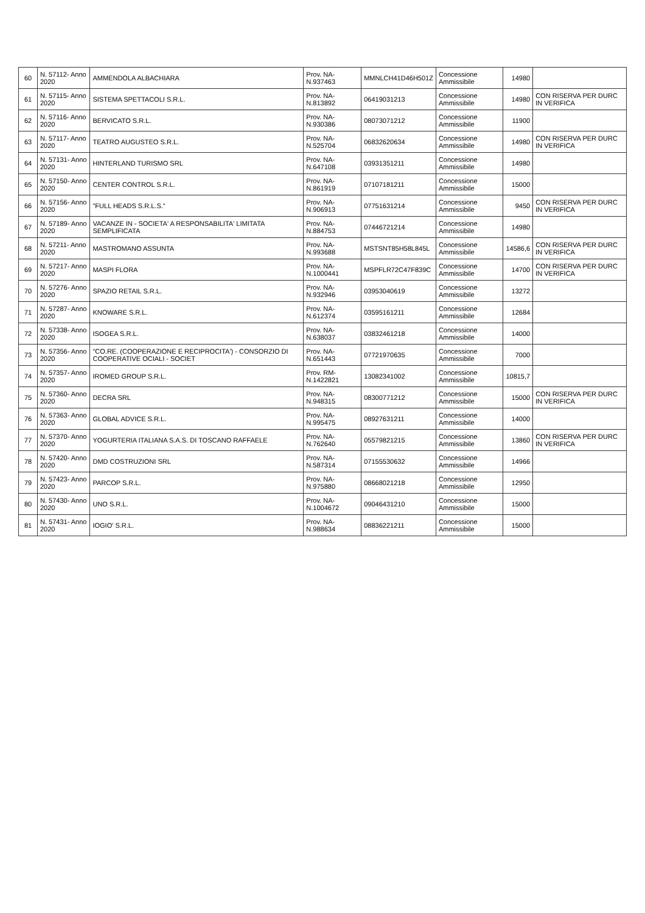| 60 | N. 57112- Anno 2020 | AMMENDOLA ALBACHIARA | Prov. NA- N.937463 | MMNLCH41D46H501Z | Concessione Ammissibile | 14980 | |
| 61 | N. 57115- Anno 2020 | SISTEMA SPETTACOLI S.R.L. | Prov. NA- N.813892 | 06419031213 | Concessione Ammissibile | 14980 | CON RISERVA PER DURC IN VERIFICA |
| 62 | N. 57116- Anno 2020 | BERVICATO S.R.L. | Prov. NA- N.930386 | 08073071212 | Concessione Ammissibile | 11900 | |
| 63 | N. 57117- Anno 2020 | TEATRO AUGUSTEO S.R.L. | Prov. NA- N.525704 | 06832620634 | Concessione Ammissibile | 14980 | CON RISERVA PER DURC IN VERIFICA |
| 64 | N. 57131- Anno 2020 | HINTERLAND TURISMO SRL | Prov. NA- N.647108 | 03931351211 | Concessione Ammissibile | 14980 | |
| 65 | N. 57150- Anno 2020 | CENTER CONTROL S.R.L. | Prov. NA- N.861919 | 07107181211 | Concessione Ammissibile | 15000 | |
| 66 | N. 57156- Anno 2020 | "FULL HEADS S.R.L.S." | Prov. NA- N.906913 | 07751631214 | Concessione Ammissibile | 9450 | CON RISERVA PER DURC IN VERIFICA |
| 67 | N. 57189- Anno 2020 | VACANZE IN - SOCIETA' A RESPONSABILITA' LIMITATA SEMPLIFICATA | Prov. NA- N.884753 | 07446721214 | Concessione Ammissibile | 14980 | |
| 68 | N. 57211- Anno 2020 | MASTROMANO ASSUNTA | Prov. NA- N.993688 | MSTSNT85H58L845L | Concessione Ammissibile | 14586,6 | CON RISERVA PER DURC IN VERIFICA |
| 69 | N. 57217- Anno 2020 | MASPI FLORA | Prov. NA- N.1000441 | MSPFLR72C47F839C | Concessione Ammissibile | 14700 | CON RISERVA PER DURC IN VERIFICA |
| 70 | N. 57276- Anno 2020 | SPAZIO RETAIL S.R.L. | Prov. NA- N.932946 | 03953040619 | Concessione Ammissibile | 13272 | |
| 71 | N. 57287- Anno 2020 | KNOWARE S.R.L. | Prov. NA- N.612374 | 03595161211 | Concessione Ammissibile | 12684 | |
| 72 | N. 57338- Anno 2020 | ISOGEA S.R.L. | Prov. NA- N.638037 | 03832461218 | Concessione Ammissibile | 14000 | |
| 73 | N. 57356- Anno 2020 | "CO.RE. (COOPERAZIONE E RECIPROCITA') - CONSORZIO DI COOPERATIVE OCIALI - SOCIET | Prov. NA- N.651443 | 07721970635 | Concessione Ammissibile | 7000 | |
| 74 | N. 57357- Anno 2020 | IROMED GROUP S.R.L. | Prov. RM- N.1422821 | 13082341002 | Concessione Ammissibile | 10815,7 | |
| 75 | N. 57360- Anno 2020 | DECRA SRL | Prov. NA- N.948315 | 08300771212 | Concessione Ammissibile | 15000 | CON RISERVA PER DURC IN VERIFICA |
| 76 | N. 57363- Anno 2020 | GLOBAL ADVICE S.R.L. | Prov. NA- N.995475 | 08927631211 | Concessione Ammissibile | 14000 | |
| 77 | N. 57370- Anno 2020 | YOGURTERIA ITALIANA S.A.S. DI TOSCANO RAFFAELE | Prov. NA- N.762640 | 05579821215 | Concessione Ammissibile | 13860 | CON RISERVA PER DURC IN VERIFICA |
| 78 | N. 57420- Anno 2020 | DMD COSTRUZIONI SRL | Prov. NA- N.587314 | 07155530632 | Concessione Ammissibile | 14966 | |
| 79 | N. 57423- Anno 2020 | PARCOP S.R.L. | Prov. NA- N.975880 | 08668021218 | Concessione Ammissibile | 12950 | |
| 80 | N. 57430- Anno 2020 | UNO S.R.L. | Prov. NA- N.1004672 | 09046431210 | Concessione Ammissibile | 15000 | |
| 81 | N. 57431- Anno 2020 | IOGIO' S.R.L. | Prov. NA- N.988634 | 08836221211 | Concessione Ammissibile | 15000 | |
​